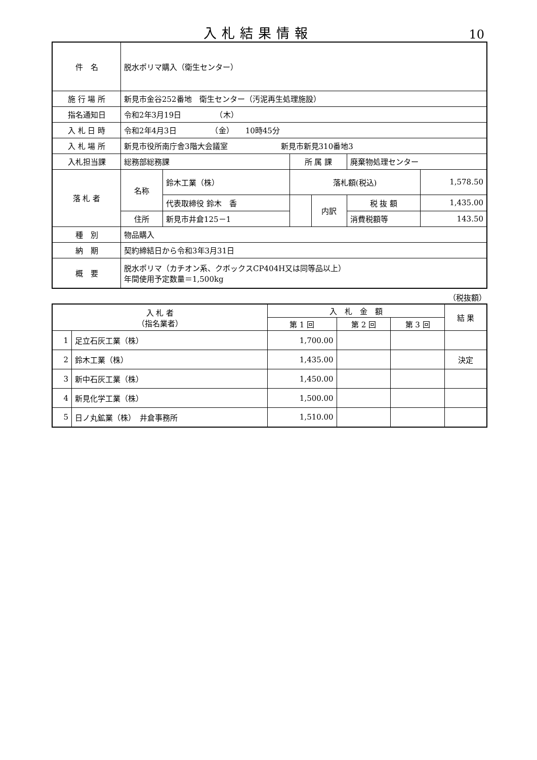入札結果情報
10
| 件 名 | 脱水ポリマ購入（衛生センター） | | | | | |
| 施 行 場 所 | 新見市金谷252番地 衛生センター（汚泥再生処理施設） | | | | | |
| 指名通知日 | 令和2年3月19日 （木） | | | | | |
| 入 札 日 時 | 令和2年4月3日 （金） 10時45分 | | | | | |
| 入 札 場 所 | 新見市役所南庁舎3階大会議室 新見市新見310番地3 | | | | | |
| 入札担当課 | 総務部総務課 | | 所 属 課 | | 廃棄物処理センター | |
| 落 札 者 | 名称 | 鈴木工業（株） | 落札額(税込) | | | 1,578.50 |
| | | 代表取締役 鈴木 香 | | 内訳 | 税 抜 額 | 1,435.00 |
| | 住所 | 新見市井倉125－1 | | | 消費税額等 | 143.50 |
| 種 別 | 物品購入 | | | | | |
| 納 期 | 契約締結日から令和3年3月31日 | | | | | |
| 概 要 | 脱水ポリマ（カチオン系、クボックスCP404H又は同等品以上） 年間使用予定数量＝1,500kg | | | | | |
（税抜額）
| 入 札 者 （指名業者） | | 入 札 金 額 | | | 結 果 |
| --- | --- | --- | --- | --- | --- |
| | | 第 1 回 | 第 2 回 | 第 3 回 | |
| 1 | 足立石灰工業（株） | 1,700.00 | | | |
| 2 | 鈴木工業（株） | 1,435.00 | | | 決定 |
| 3 | 新中石灰工業（株） | 1,450.00 | | | |
| 4 | 新見化学工業（株） | 1,500.00 | | | |
| 5 | 日ノ丸鉱業（株） 井倉事務所 | 1,510.00 | | | |